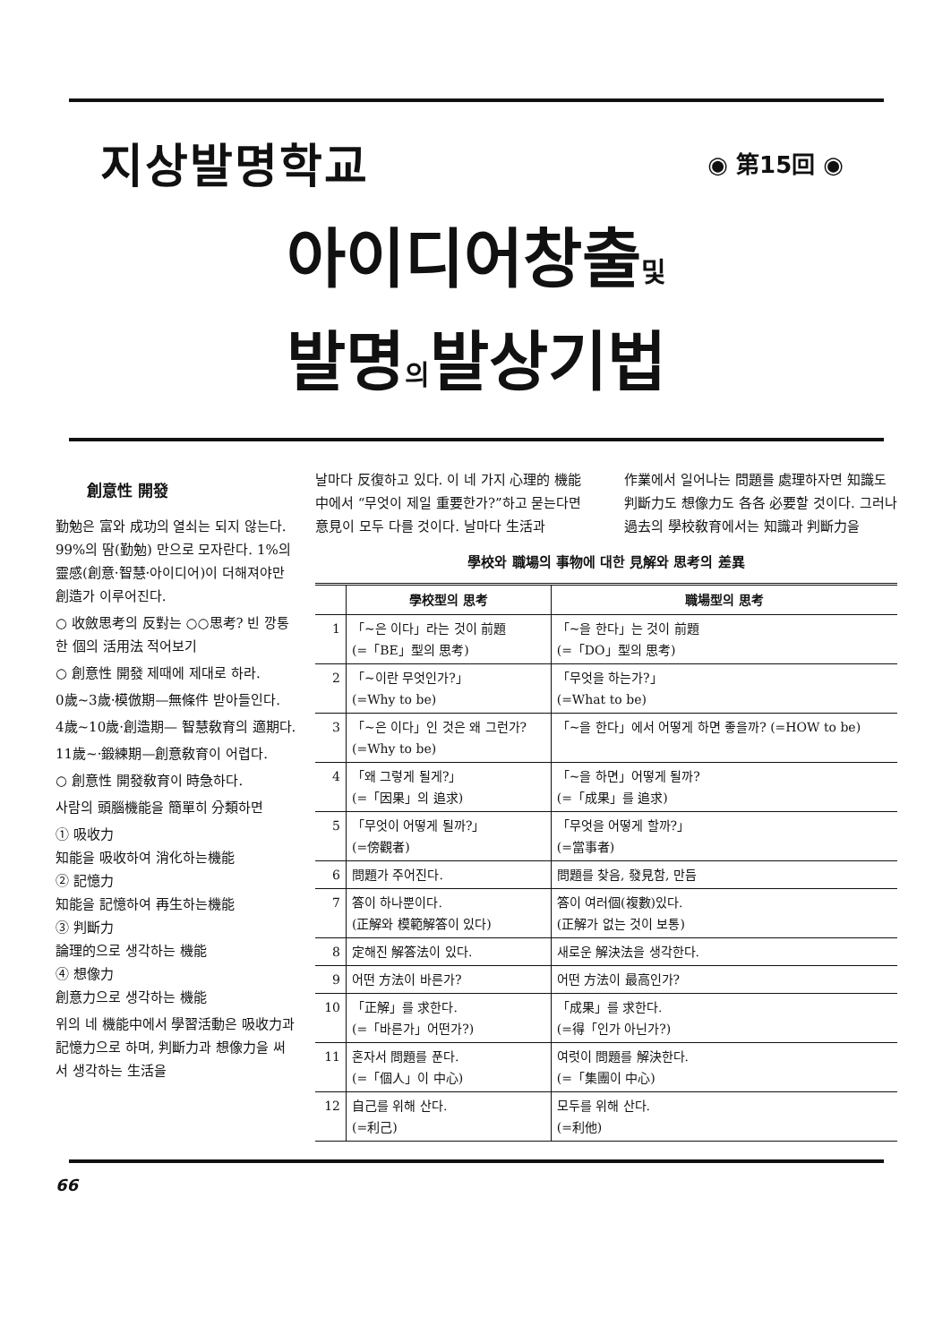지상발명학교
◉ 第15回 ◉
아이디어창출및
발명의발상기법
創意性 開發
勤勉은 富와 成功의 열쇠는 되지 않는다. 99%의 땀(勤勉) 만으로 모자란다. 1%의 靈感(創意·智慧·아이디어)이 더해져야만 創造가 이루어진다.
○ 收斂思考의 反對는 ○○思考? 빈 깡통 한 個의 活用法 적어보기
○ 創意性 開發 제때에 제대로 하라.
0歲~3歲·模倣期—無條件 받아들인다.
4歲~10歲·創造期— 智慧敎育의 適期다.
11歲~·鍛練期—創意敎育이 어렵다.
○ 創意性 開發敎育이 時急하다.
사람의 頭腦機能을 簡單히 分類하면
① 吸收力
知能을 吸收하여 消化하는機能
② 記憶力
知能을 記憶하여 再生하는機能
③ 判斷力
論理的으로 생각하는 機能
④ 想像力
創意力으로 생각하는 機能
위의 네 機能中에서 學習活動은 吸收力과 記憶力으로 하며, 判斷力과 想像力을 써서 생각하는 生活을
날마다 反復하고 있다. 이 네 가지 心理的 機能中에서 “무엇이 제일 重要한가?”하고 묻는다면 意見이 모두 다를 것이다. 날마다 生活과
作業에서 일어나는 問題를 處理하자면 知識도 判斷力도 想像力도 各各 必要할 것이다. 그러나 過去의 學校敎育에서는 知識과 判斷力을
學校와 職場의 事物에 대한 見解와 思考의 差異
| | 學校型의 思考 | 職場型의 思考 |
| --- | --- | --- |
| 1 | 「~은 이다」라는 것이 前題 (=「BE」型의 思考) | 「~을 한다」는 것이 前題 (=「DO」型의 思考) |
| 2 | 「~이란 무엇인가?」 (=Why to be) | 「무엇을 하는가?」 (=What to be) |
| 3 | 「~은 이다」인 것은 왜 그런가? (=Why to be) | 「~을 한다」에서 어떻게 하면 좋을까? (=HOW to be) |
| 4 | 「왜 그렇게 될게?」 (=「因果」의 追求) | 「~을 하면」어떻게 될까? (=「成果」를 追求) |
| 5 | 「무엇이 어떻게 될까?」 (=傍觀者) | 「무엇을 어떻게 할까?」 (=當事者) |
| 6 | 問題가 주어진다. | 問題를 찾음, 發見함, 만듬 |
| 7 | 答이 하나뿐이다. (正解와 模範解答이 있다) | 答이 여러個(複數)있다. (正解가 없는 것이 보통) |
| 8 | 定해진 解答法이 있다. | 새로운 解決法을 생각한다. |
| 9 | 어떤 方法이 바른가? | 어떤 方法이 最高인가? |
| 10 | 「正解」를 求한다. (=「바른가」어떤가?) | 「成果」를 求한다. (=得「인가 아닌가?) |
| 11 | 혼자서 問題를 푼다. (=「個人」이 中心) | 여럿이 問題를 解決한다. (=「集團이 中心) |
| 12 | 自己를 위해 산다. (=利己) | 모두를 위해 산다. (=利他) |
66